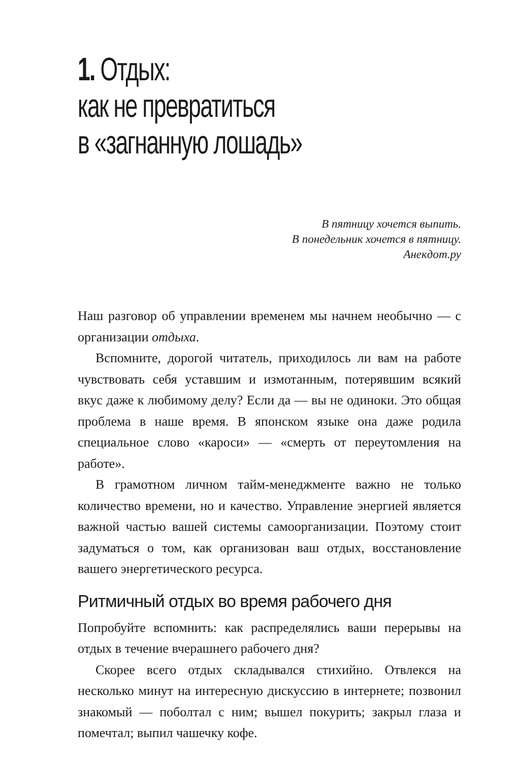1. Отдых:
как не превратиться
в «загнанную лошадь»
В пятницу хочется выпить.
В понедельник хочется в пятницу.
Анекдот.ру
Наш разговор об управлении временем мы начнем необычно — с организации отдыха.
Вспомните, дорогой читатель, приходилось ли вам на работе чувствовать себя уставшим и измотанным, потерявшим всякий вкус даже к любимому делу? Если да — вы не одиноки. Это общая проблема в наше время. В японском языке она даже родила специальное слово «кароси» — «смерть от переутомления на работе».
В грамотном личном тайм-менеджменте важно не только количество времени, но и качество. Управление энергией является важной частью вашей системы самоорганизации. Поэтому стоит задуматься о том, как организован ваш отдых, восстановление вашего энергетического ресурса.
Ритмичный отдых во время рабочего дня
Попробуйте вспомнить: как распределялись ваши перерывы на отдых в течение вчерашнего рабочего дня?
Скорее всего отдых складывался стихийно. Отвлекся на несколько минут на интересную дискуссию в интернете; позвонил знакомый — поболтал с ним; вышел покурить; закрыл глаза и помечтал; выпил чашечку кофе.